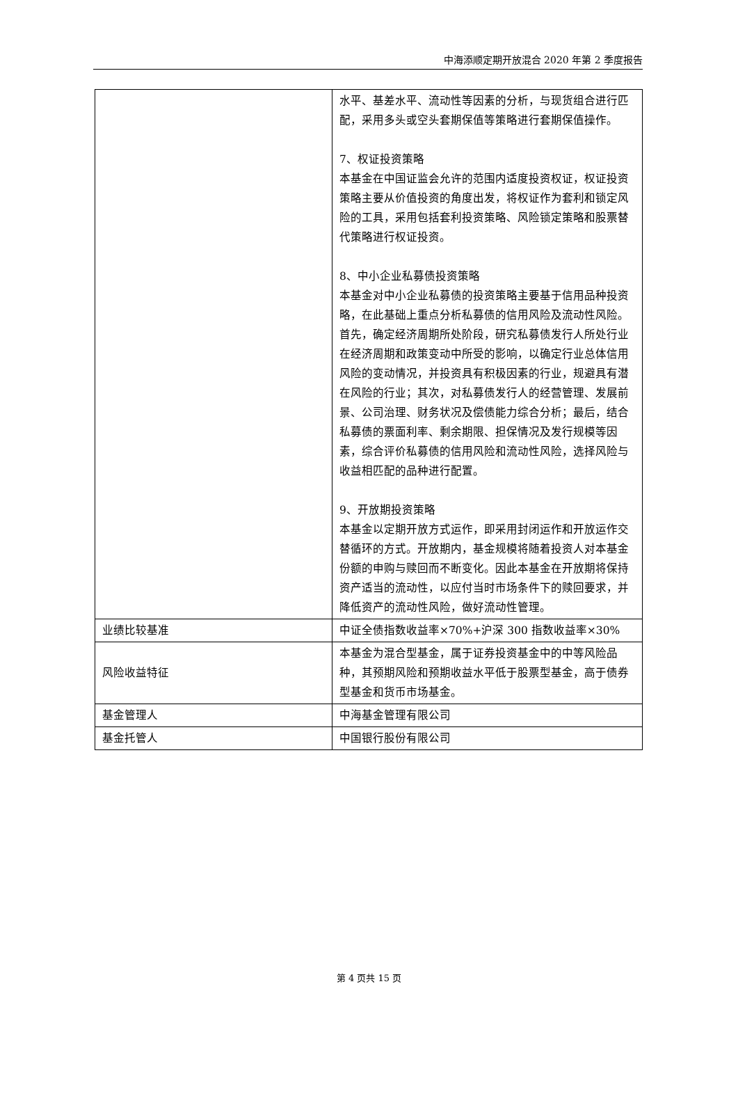中海添顺定期开放混合 2020 年第 2 季度报告
| | 水平、基差水平、流动性等因素的分析，与现货组合进行匹配，采用多头或空头套期保值等策略进行套期保值操作。 7、权证投资策略 本基金在中国证监会允许的范围内适度投资权证，权证投资策略主要从价值投资的角度出发，将权证作为套利和锁定风险的工具，采用包括套利投资策略、风险锁定策略和股票替代策略进行权证投资。 8、中小企业私募债投资策略 本基金对中小企业私募债的投资策略主要基于信用品种投资略，在此基础上重点分析私募债的信用风险及流动性风险。首先，确定经济周期所处阶段，研究私募债发行人所处行业在经济周期和政策变动中所受的影响，以确定行业总体信用风险的变动情况，并投资具有积极因素的行业，规避具有潜在风险的行业；其次，对私募债发行人的经营管理、发展前景、公司治理、财务状况及偿债能力综合分析；最后，结合私募债的票面利率、剩余期限、担保情况及发行规模等因素，综合评价私募债的信用风险和流动性风险，选择风险与收益相匹配的品种进行配置。 9、开放期投资策略 本基金以定期开放方式运作，即采用封闭运作和开放运作交替循环的方式。开放期内，基金规模将随着投资人对本基金份额的申购与赎回而不断变化。因此本基金在开放期将保持资产适当的流动性，以应付当时市场条件下的赎回要求，并降低资产的流动性风险，做好流动性管理。 |
| 业绩比较基准 | 中证全债指数收益率×70%+沪深 300 指数收益率×30% |
| 风险收益特征 | 本基金为混合型基金，属于证券投资基金中的中等风险品种，其预期风险和预期收益水平低于股票型基金，高于债券型基金和货币市场基金。 |
| 基金管理人 | 中海基金管理有限公司 |
| 基金托管人 | 中国银行股份有限公司 |
第 4 页共 15 页